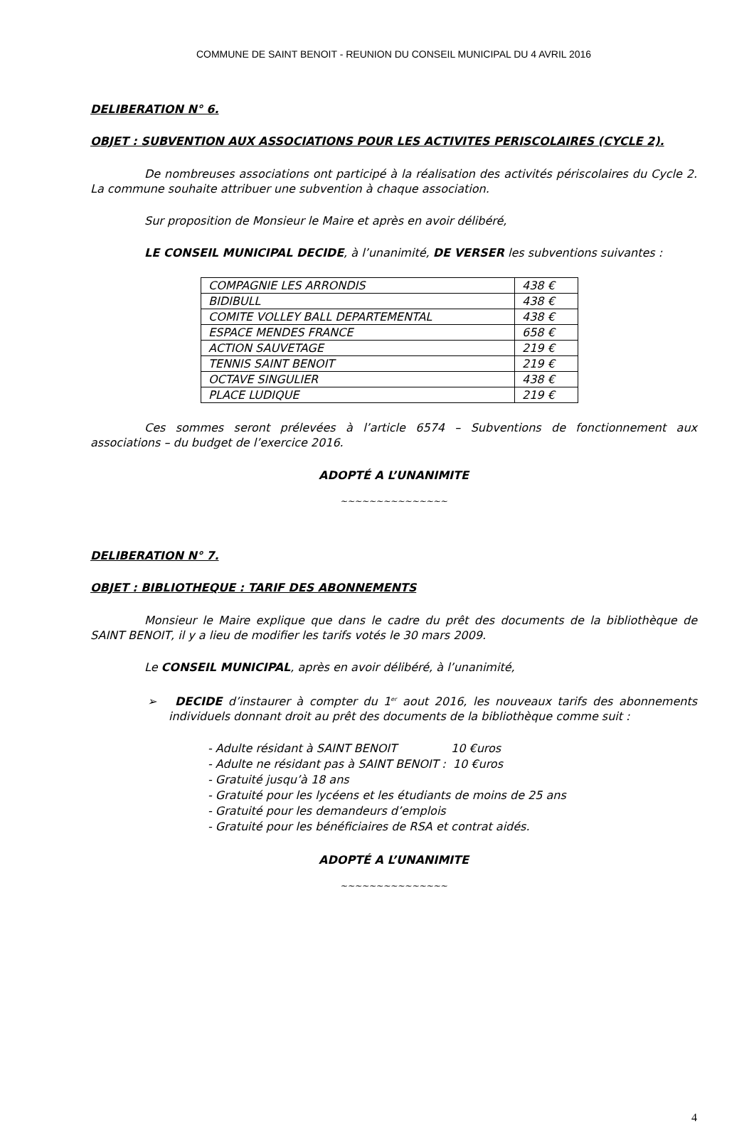COMMUNE DE SAINT BENOIT - REUNION DU CONSEIL MUNICIPAL DU 4 AVRIL 2016
DELIBERATION N° 6.
OBJET : SUBVENTION AUX ASSOCIATIONS POUR LES ACTIVITES PERISCOLAIRES (CYCLE 2).
De nombreuses associations ont participé à la réalisation des activités périscolaires du Cycle 2. La commune souhaite attribuer une subvention à chaque association.
Sur proposition de Monsieur le Maire et après en avoir délibéré,
LE CONSEIL MUNICIPAL DECIDE, à l’unanimité, DE VERSER les subventions suivantes :
| COMPAGNIE LES ARRONDIS | 438 € |
| BIDIBULL | 438 € |
| COMITE VOLLEY BALL DEPARTEMENTAL | 438 € |
| ESPACE MENDES FRANCE | 658 € |
| ACTION SAUVETAGE | 219 € |
| TENNIS SAINT BENOIT | 219 € |
| OCTAVE SINGULIER | 438 € |
| PLACE LUDIQUE | 219 € |
Ces sommes seront prélevées à l’article 6574 – Subventions de fonctionnement aux associations – du budget de l’exercice 2016.
ADOPTÉ A L’UNANIMITE
~~~~~~~~~~~~~~~
DELIBERATION N° 7.
OBJET : BIBLIOTHEQUE : TARIF DES ABONNEMENTS
Monsieur le Maire explique que dans le cadre du prêt des documents de la bibliothèque de SAINT BENOIT, il y a lieu de modifier les tarifs votés le 30 mars 2009.
Le CONSEIL MUNICIPAL, après en avoir délibéré, à l’unanimité,
➢ DECIDE d’instaurer à compter du 1<sup>er</sup> aout 2016, les nouveaux tarifs des abonnements individuels donnant droit au prêt des documents de la bibliothèque comme suit :
- Adulte résidant à SAINT BENOIT 10 €uros
- Adulte ne résidant pas à SAINT BENOIT : 10 €uros
- Gratuité jusqu’à 18 ans
- Gratuité pour les lycéens et les étudiants de moins de 25 ans
- Gratuité pour les demandeurs d’emplois
- Gratuité pour les bénéficiaires de RSA et contrat aidés.
ADOPTÉ A L’UNANIMITE
~~~~~~~~~~~~~~~
4